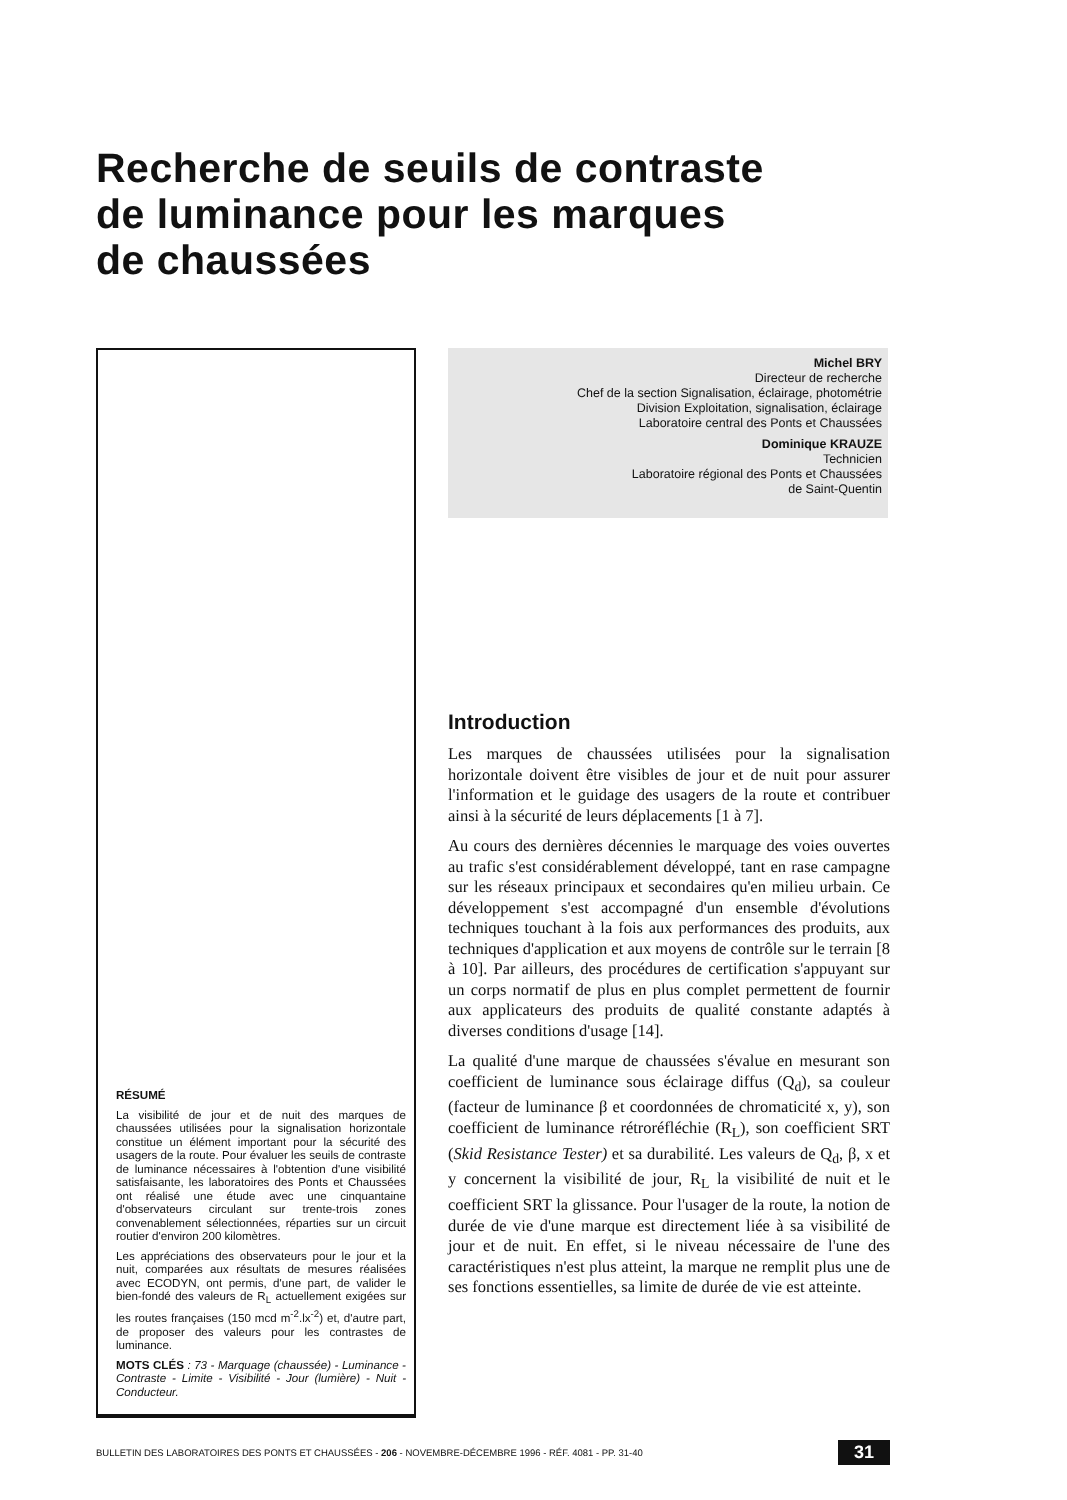Recherche de seuils de contraste
de luminance pour les marques
de chaussées
RÉSUMÉ
La visibilité de jour et de nuit des marques de chaussées utilisées pour la signalisation horizontale constitue un élément important pour la sécurité des usagers de la route. Pour évaluer les seuils de contraste de luminance nécessaires à l'obtention d'une visibilité satisfaisante, les laboratoires des Ponts et Chaussées ont réalisé une étude avec une cinquantaine d'observateurs circulant sur trente-trois zones convenablement sélectionnées, réparties sur un circuit routier d'environ 200 kilomètres.
Les appréciations des observateurs pour le jour et la nuit, comparées aux résultats de mesures réalisées avec ECODYN, ont permis, d'une part, de valider le bien-fondé des valeurs de R<sub>L</sub> actuellement exigées sur les routes françaises (150 mcd m<sup>-2</sup>.lx<sup>-2</sup>) et, d'autre part, de proposer des valeurs pour les contrastes de luminance.
MOTS CLÉS : 73 - Marquage (chaussée) - Luminance - Contraste - Limite - Visibilité - Jour (lumière) - Nuit - Conducteur.
Michel BRY
Directeur de recherche
Chef de la section Signalisation, éclairage, photométrie
Division Exploitation, signalisation, éclairage
Laboratoire central des Ponts et Chaussées
Dominique KRAUZE
Technicien
Laboratoire régional des Ponts et Chaussées
de Saint-Quentin
Introduction
Les marques de chaussées utilisées pour la signalisation horizontale doivent être visibles de jour et de nuit pour assurer l'information et le guidage des usagers de la route et contribuer ainsi à la sécurité de leurs déplacements [1 à 7].
Au cours des dernières décennies le marquage des voies ouvertes au trafic s'est considérablement développé, tant en rase campagne sur les réseaux principaux et secondaires qu'en milieu urbain. Ce développement s'est accompagné d'un ensemble d'évolutions techniques touchant à la fois aux performances des produits, aux techniques d'application et aux moyens de contrôle sur le terrain [8 à 10]. Par ailleurs, des procédures de certification s'appuyant sur un corps normatif de plus en plus complet permettent de fournir aux applicateurs des produits de qualité constante adaptés à diverses conditions d'usage [14].
La qualité d'une marque de chaussées s'évalue en mesurant son coefficient de luminance sous éclairage diffus (Q<sub>d</sub>), sa couleur (facteur de luminance β et coordonnées de chromaticité x, y), son coefficient de luminance rétroréfléchie (R<sub>L</sub>), son coefficient SRT (Skid Resistance Tester) et sa durabilité. Les valeurs de Q<sub>d</sub>, β, x et y concernent la visibilité de jour, R<sub>L</sub> la visibilité de nuit et le coefficient SRT la glissance. Pour l'usager de la route, la notion de durée de vie d'une marque est directement liée à sa visibilité de jour et de nuit. En effet, si le niveau nécessaire de l'une des caractéristiques n'est plus atteint, la marque ne remplit plus une de ses fonctions essentielles, sa limite de durée de vie est atteinte.
BULLETIN DES LABORATOIRES DES PONTS ET CHAUSSÉES - 206 - NOVEMBRE-DÉCEMBRE 1996 - RÉF. 4081 - PP. 31-40 31